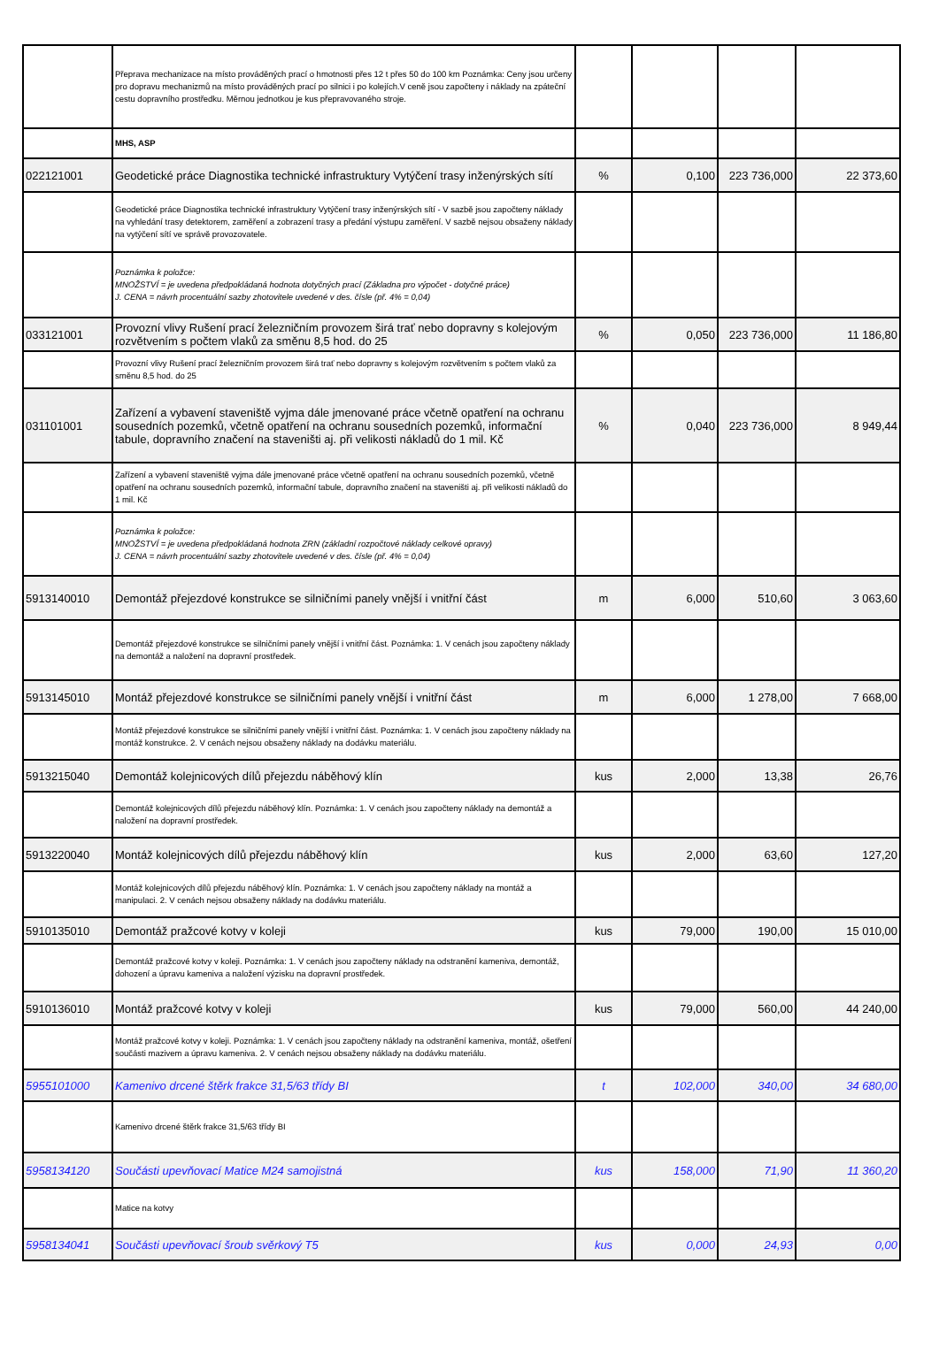| | Přeprava mechanizace na místo prováděných prací o hmotnosti přes 12 t přes 50 do 100 km Poznámka: Ceny jsou určeny pro dopravu mechanizmů na místo prováděných prací po silnici i po kolejích.V ceně jsou započteny i náklady na zpáteční cestu dopravního prostředku. Měrnou jednotkou je kus přepravovaného stroje. | | | | |
| | MHS, ASP | | | | |
| 022121001 | Geodetické práce Diagnostika technické infrastruktury Vytýčení trasy inženýrských sítí | % | 0,100 | 223 736,000 | 22 373,60 |
| | Geodetické práce Diagnostika technické infrastruktury Vytýčení trasy inženýrských sítí - V sazbě jsou započteny náklady na vyhledání trasy detektorem, zaměření a zobrazení trasy a předání výstupu zaměření. V sazbě nejsou obsaženy náklady na vytýčení sítí ve správě provozovatele. | | | | |
| | Poznámka k položce: MNOŽSTVÍ = je uvedena předpokládaná hodnota dotyčných prací (Základna pro výpočet - dotyčné práce) J. CENA = návrh procentuální sazby zhotovitele uvedené v des. čísle (př. 4% = 0,04) | | | | |
| 033121001 | Provozní vlivy Rušení prací železničním provozem širá trať nebo dopravny s kolejovým rozvětvením s počtem vlaků za směnu 8,5 hod. do 25 | % | 0,050 | 223 736,000 | 11 186,80 |
| | Provozní vlivy Rušení prací železničním provozem širá trať nebo dopravny s kolejovým rozvětvením s počtem vlaků za směnu 8,5 hod. do 25 | | | | |
| 031101001 | Zařízení a vybavení staveniště vyjma dále jmenované práce včetně opatření na ochranu sousedních pozemků, včetně opatření na ochranu sousedních pozemků, informační tabule, dopravního značení na staveništi aj. při velikosti nákladů do 1 mil. Kč | % | 0,040 | 223 736,000 | 8 949,44 |
| | Zařízení a vybavení staveniště vyjma dále jmenované práce včetně opatření na ochranu sousedních pozemků, včetně opatření na ochranu sousedních pozemků, informační tabule, dopravního značení na staveništi aj. při velikosti nákladů do 1 mil. Kč | | | | |
| | Poznámka k položce: MNOŽSTVÍ = je uvedena předpokládaná hodnota ZRN (základní rozpočtové náklady celkové opravy) J. CENA = návrh procentuální sazby zhotovitele uvedené v des. čísle (př. 4% = 0,04) | | | | |
| 5913140010 | Demontáž přejezdové konstrukce se silničními panely vnější i vnitřní část | m | 6,000 | 510,60 | 3 063,60 |
| | Demontáž přejezdové konstrukce se silničními panely vnější i vnitřní část. Poznámka: 1. V cenách jsou započteny náklady na demontáž a naložení na dopravní prostředek. | | | | |
| 5913145010 | Montáž přejezdové konstrukce se silničními panely vnější i vnitřní část | m | 6,000 | 1 278,00 | 7 668,00 |
| | Montáž přejezdové konstrukce se silničními panely vnější i vnitřní část. Poznámka: 1. V cenách jsou započteny náklady na montáž konstrukce. 2. V cenách nejsou obsaženy náklady na dodávku materiálu. | | | | |
| 5913215040 | Demontáž kolejnicových dílů přejezdu náběhový klín | kus | 2,000 | 13,38 | 26,76 |
| | Demontáž kolejnicových dílů přejezdu náběhový klín. Poznámka: 1. V cenách jsou započteny náklady na demontáž a naložení na dopravní prostředek. | | | | |
| 5913220040 | Montáž kolejnicových dílů přejezdu náběhový klín | kus | 2,000 | 63,60 | 127,20 |
| | Montáž kolejnicových dílů přejezdu náběhový klín. Poznámka: 1. V cenách jsou započteny náklady na montáž a manipulaci. 2. V cenách nejsou obsaženy náklady na dodávku materiálu. | | | | |
| 5910135010 | Demontáž pražcové kotvy v koleji | kus | 79,000 | 190,00 | 15 010,00 |
| | Demontáž pražcové kotvy v koleji. Poznámka: 1. V cenách jsou započteny náklady na odstranění kameniva, demontáž, dohození a úpravu kameniva a naložení výzisku na dopravní prostředek. | | | | |
| 5910136010 | Montáž pražcové kotvy v koleji | kus | 79,000 | 560,00 | 44 240,00 |
| | Montáž pražcové kotvy v koleji. Poznámka: 1. V cenách jsou započteny náklady na odstranění kameniva, montáž, ošetření součásti mazivem a úpravu kameniva. 2. V cenách nejsou obsaženy náklady na dodávku materiálu. | | | | |
| 5955101000 | Kamenivo drcené štěrk frakce 31,5/63 třídy BI | t | 102,000 | 340,00 | 34 680,00 |
| | Kamenivo drcené štěrk frakce 31,5/63 třídy BI | | | | |
| 5958134120 | Součásti upevňovací Matice M24 samojistná | kus | 158,000 | 71,90 | 11 360,20 |
| | Matice na kotvy | | | | |
| 5958134041 | Součásti upevňovací šroub svěrkový T5 | kus | 0,000 | 24,93 | 0,00 |